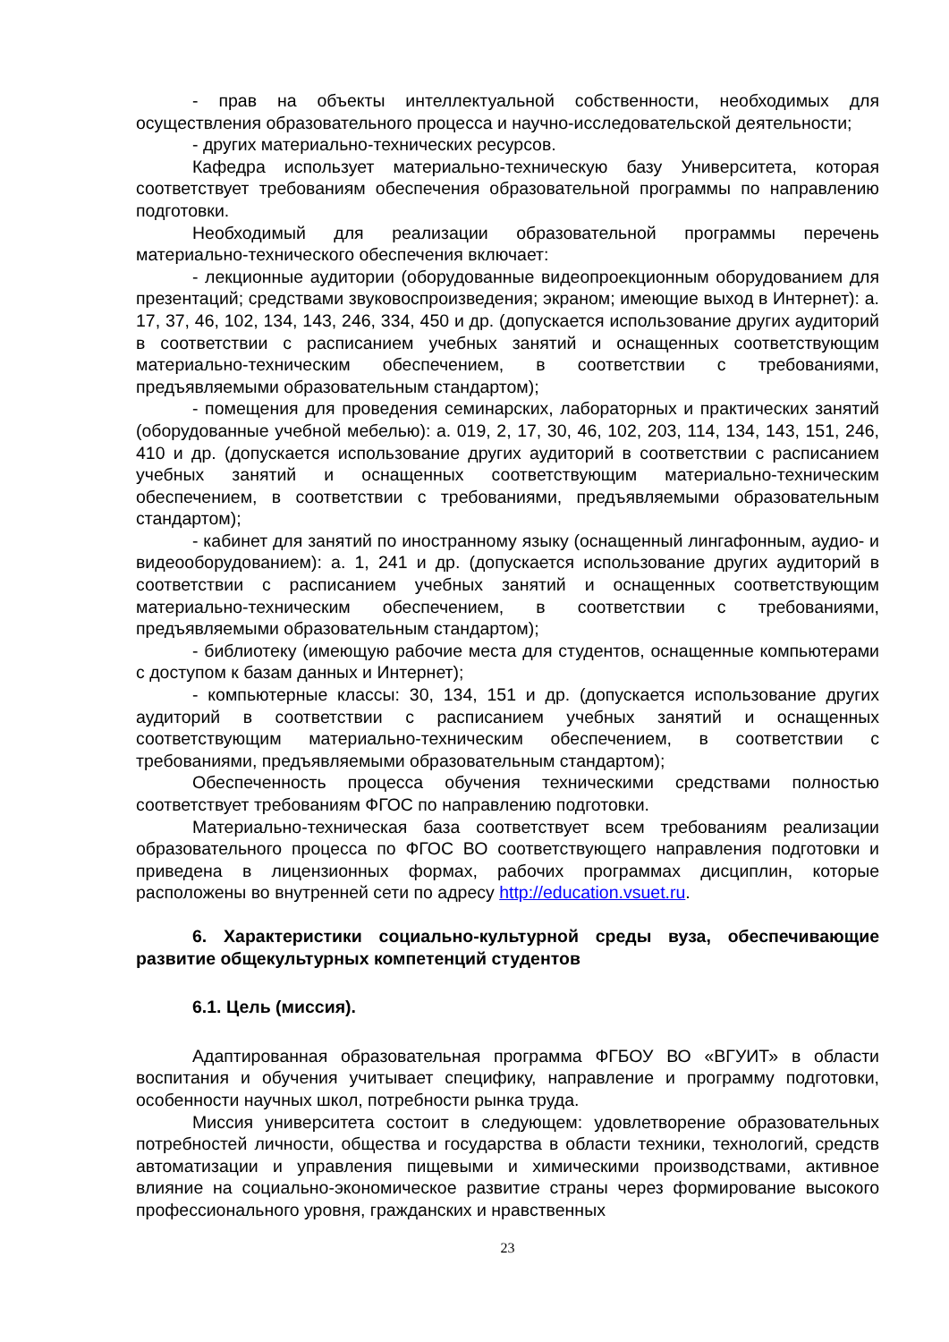- прав на объекты интеллектуальной собственности, необходимых для осуществления образовательного процесса и научно-исследовательской деятельности;
- других материально-технических ресурсов.
Кафедра использует материально-техническую базу Университета, которая соответствует требованиям обеспечения образовательной программы по направлению подготовки.
Необходимый для реализации образовательной программы перечень материально-технического обеспечения включает:
- лекционные аудитории (оборудованные видеопроекционным оборудованием для презентаций; средствами звуковоспроизведения; экраном; имеющие выход в Интернет): а. 17, 37, 46, 102, 134, 143, 246, 334, 450 и др. (допускается использование других аудиторий в соответствии с расписанием учебных занятий и оснащенных соответствующим материально-техническим обеспечением, в соответствии с требованиями, предъявляемыми образовательным стандартом);
- помещения для проведения семинарских, лабораторных и практических занятий (оборудованные учебной мебелью): а. 019, 2, 17, 30, 46, 102, 203, 114, 134, 143, 151, 246, 410 и др. (допускается использование других аудиторий в соответствии с расписанием учебных занятий и оснащенных соответствующим материально-техническим обеспечением, в соответствии с требованиями, предъявляемыми образовательным стандартом);
- кабинет для занятий по иностранному языку (оснащенный лингафонным, аудио- и видеооборудованием): а. 1, 241 и др. (допускается использование других аудиторий в соответствии с расписанием учебных занятий и оснащенных соответствующим материально-техническим обеспечением, в соответствии с требованиями, предъявляемыми образовательным стандартом);
- библиотеку (имеющую рабочие места для студентов, оснащенные компьютерами с доступом к базам данных и Интернет);
- компьютерные классы: 30, 134, 151 и др. (допускается использование других аудиторий в соответствии с расписанием учебных занятий и оснащенных соответствующим материально-техническим обеспечением, в соответствии с требованиями, предъявляемыми образовательным стандартом);
Обеспеченность процесса обучения техническими средствами полностью соответствует требованиям ФГОС по направлению подготовки.
Материально-техническая база соответствует всем требованиям реализации образовательного процесса по ФГОС ВО соответствующего направления подготовки и приведена в лицензионных формах, рабочих программах дисциплин, которые расположены во внутренней сети по адресу http://education.vsuet.ru.
6. Характеристики социально-культурной среды вуза, обеспечивающие развитие общекультурных компетенций студентов
6.1. Цель (миссия).
Адаптированная образовательная программа ФГБОУ ВО «ВГУИТ» в области воспитания и обучения учитывает специфику, направление и программу подготовки, особенности научных школ, потребности рынка труда.
Миссия университета состоит в следующем: удовлетворение образовательных потребностей личности, общества и государства в области техники, технологий, средств автоматизации и управления пищевыми и химическими производствами, активное влияние на социально-экономическое развитие страны через формирование высокого профессионального уровня, гражданских и нравственных
23